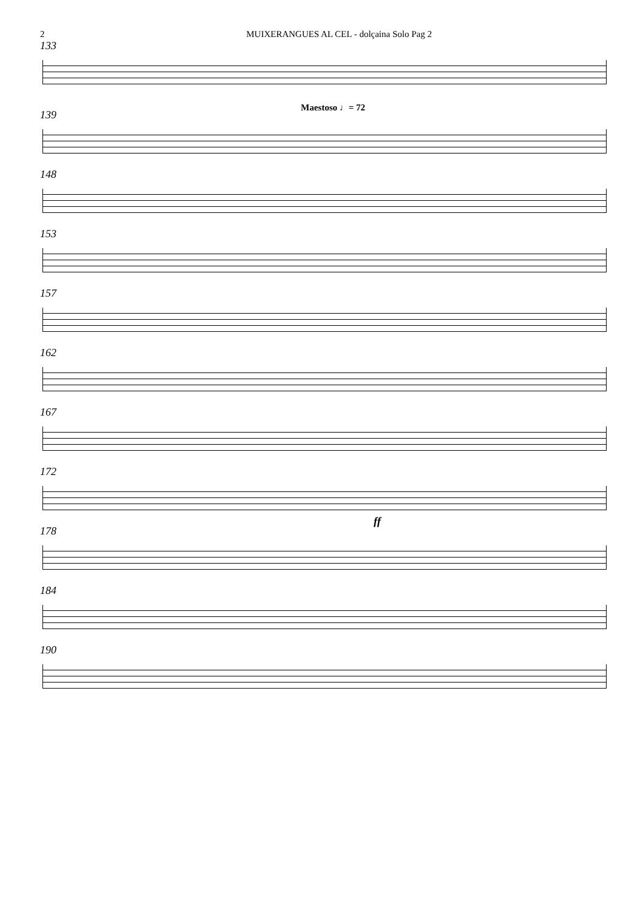2 MUIXERANGUES AL CEL - dolçaina Solo Pag 2
133
Maestoso ♩= 72
139
148
153
157
162
167
172
ff
178
184
190